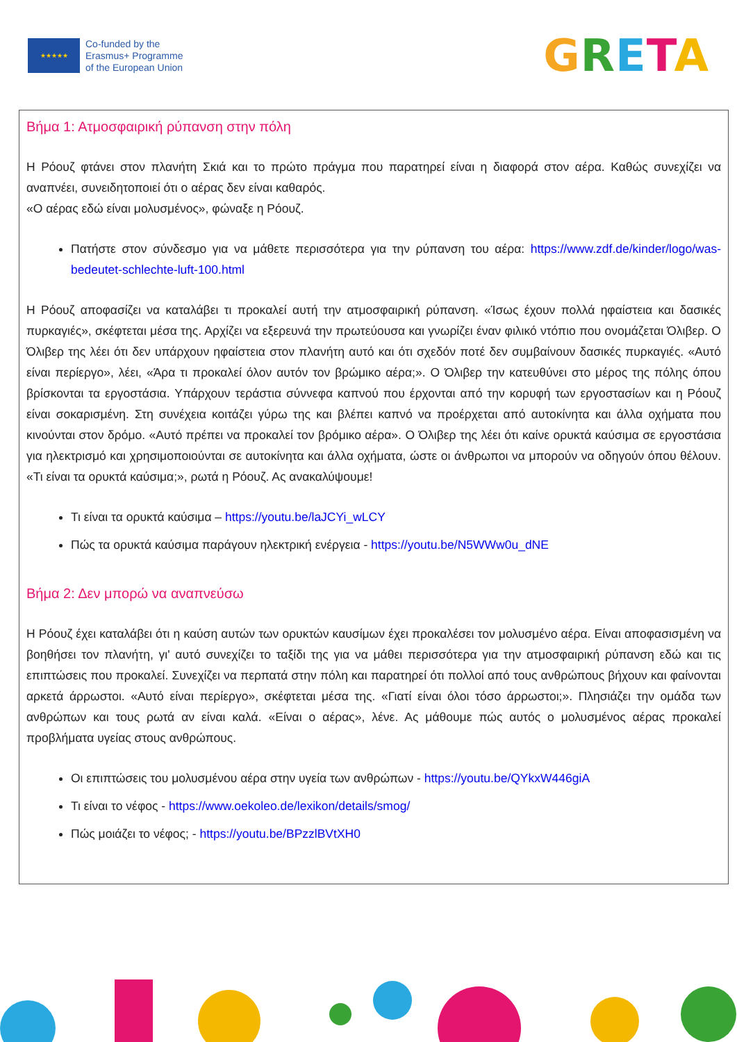★★★★★
Co-funded by the
Erasmus+ Programme
of the European Union
GRETA
Βήμα 1: Ατμοσφαιρική ρύπανση στην πόλη
Η Ρόουζ φτάνει στον πλανήτη Σκιά και το πρώτο πράγμα που παρατηρεί είναι η διαφορά στον αέρα. Καθώς συνεχίζει να αναπνέει, συνειδητοποιεί ότι ο αέρας δεν είναι καθαρός.
«Ο αέρας εδώ είναι μολυσμένος», φώναξε η Ρόουζ.
Πατήστε στον σύνδεσμο για να μάθετε περισσότερα για την ρύπανση του αέρα: https://www.zdf.de/kinder/logo/was-bedeutet-schlechte-luft-100.html
Η Ρόουζ αποφασίζει να καταλάβει τι προκαλεί αυτή την ατμοσφαιρική ρύπανση. «Ίσως έχουν πολλά ηφαίστεια και δασικές πυρκαγιές», σκέφτεται μέσα της. Αρχίζει να εξερευνά την πρωτεύουσα και γνωρίζει έναν φιλικό ντόπιο που ονομάζεται Όλιβερ. Ο Όλιβερ της λέει ότι δεν υπάρχουν ηφαίστεια στον πλανήτη αυτό και ότι σχεδόν ποτέ δεν συμβαίνουν δασικές πυρκαγιές. «Αυτό είναι περίεργο», λέει, «Άρα τι προκαλεί όλον αυτόν τον βρώμικο αέρα;». Ο Όλιβερ την κατευθύνει στο μέρος της πόλης όπου βρίσκονται τα εργοστάσια. Υπάρχουν τεράστια σύννεφα καπνού που έρχονται από την κορυφή των εργοστασίων και η Ρόουζ είναι σοκαρισμένη. Στη συνέχεια κοιτάζει γύρω της και βλέπει καπνό να προέρχεται από αυτοκίνητα και άλλα οχήματα που κινούνται στον δρόμο. «Αυτό πρέπει να προκαλεί τον βρόμικο αέρα». Ο Όλιβερ της λέει ότι καίνε ορυκτά καύσιμα σε εργοστάσια για ηλεκτρισμό και χρησιμοποιούνται σε αυτοκίνητα και άλλα οχήματα, ώστε οι άνθρωποι να μπορούν να οδηγούν όπου θέλουν. «Τι είναι τα ορυκτά καύσιμα;», ρωτά η Ρόουζ. Ας ανακαλύψουμε!
Τι είναι τα ορυκτά καύσιμα – https://youtu.be/laJCYi_wLCY
Πώς τα ορυκτά καύσιμα παράγουν ηλεκτρική ενέργεια - https://youtu.be/N5WWw0u_dNE
Βήμα 2: Δεν μπορώ να αναπνεύσω
Η Ρόουζ έχει καταλάβει ότι η καύση αυτών των ορυκτών καυσίμων έχει προκαλέσει τον μολυσμένο αέρα. Είναι αποφασισμένη να βοηθήσει τον πλανήτη, γι' αυτό συνεχίζει το ταξίδι της για να μάθει περισσότερα για την ατμοσφαιρική ρύπανση εδώ και τις επιπτώσεις που προκαλεί. Συνεχίζει να περπατά στην πόλη και παρατηρεί ότι πολλοί από τους ανθρώπους βήχουν και φαίνονται αρκετά άρρωστοι. «Αυτό είναι περίεργο», σκέφτεται μέσα της. «Γιατί είναι όλοι τόσο άρρωστοι;». Πλησιάζει την ομάδα των ανθρώπων και τους ρωτά αν είναι καλά. «Είναι ο αέρας», λένε. Ας μάθουμε πώς αυτός ο μολυσμένος αέρας προκαλεί προβλήματα υγείας στους ανθρώπους.
Οι επιπτώσεις του μολυσμένου αέρα στην υγεία των ανθρώπων - https://youtu.be/QYkxW446giA
Τι είναι το νέφος - https://www.oekoleo.de/lexikon/details/smog/
Πώς μοιάζει το νέφος; - https://youtu.be/BPzzlBVtXH0